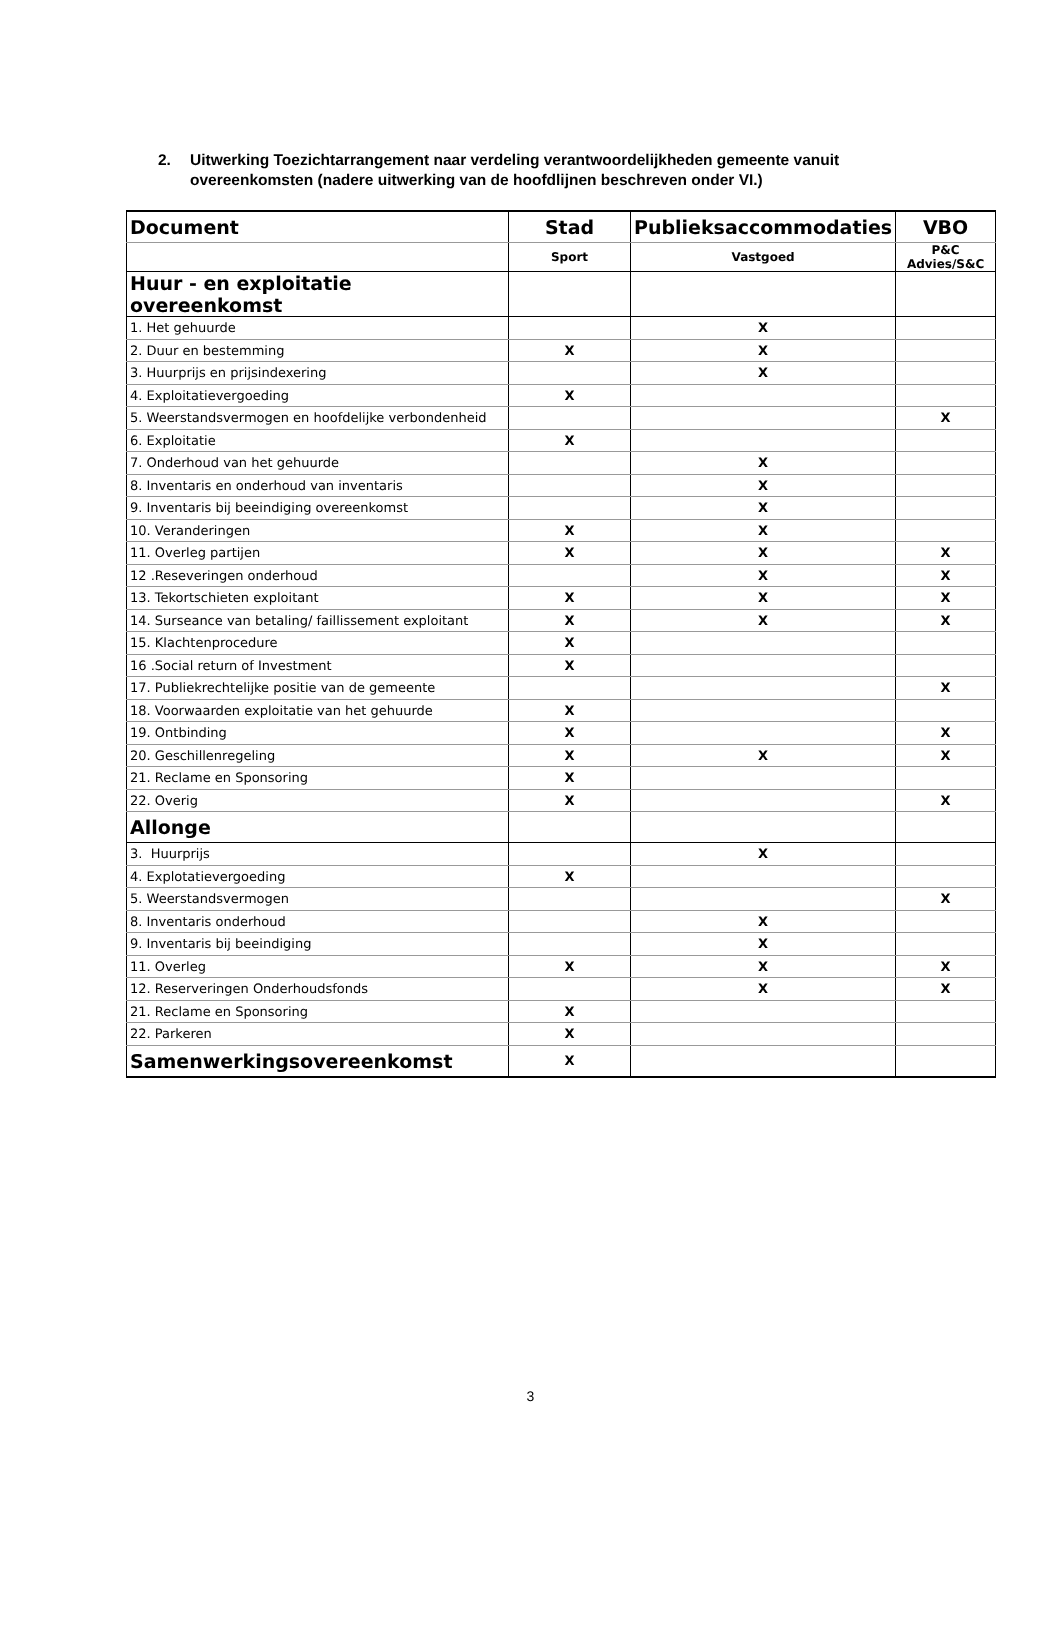2. Uitwerking Toezichtarrangement naar verdeling verantwoordelijkheden gemeente vanuit overeenkomsten (nadere uitwerking van de hoofdlijnen beschreven onder VI.)
| Document | Stad | Publieksaccommodaties | VBO |
| --- | --- | --- | --- |
| | Sport | Vastgoed | P&C Advies/S&C |
| Huur - en exploitatie overeenkomst | | | |
| 1. Het gehuurde | | X | |
| 2. Duur en bestemming | X | X | |
| 3. Huurprijs en prijsindexering | | X | |
| 4. Exploitatievergoeding | X | | |
| 5. Weerstandsvermogen en hoofdelijke verbondenheid | | | X |
| 6. Exploitatie | X | | |
| 7. Onderhoud van het gehuurde | | X | |
| 8. Inventaris en onderhoud van inventaris | | X | |
| 9. Inventaris bij beeindiging overeenkomst | | X | |
| 10. Veranderingen | X | X | |
| 11. Overleg partijen | X | X | X |
| 12 .Reseveringen onderhoud | | X | X |
| 13. Tekortschieten exploitant | X | X | X |
| 14. Surseance van betaling/ faillissement exploitant | X | X | X |
| 15. Klachtenprocedure | X | | |
| 16 .Social return of Investment | X | | |
| 17. Publiekrechtelijke positie van de gemeente | | | X |
| 18. Voorwaarden exploitatie van het gehuurde | X | | |
| 19. Ontbinding | X | | X |
| 20. Geschillenregeling | X | X | X |
| 21. Reclame en Sponsoring | X | | |
| 22. Overig | X | | X |
| Allonge | | | |
| 3. Huurprijs | | X | |
| 4. Explotatievergoeding | X | | |
| 5. Weerstandsvermogen | | | X |
| 8. Inventaris onderhoud | | X | |
| 9. Inventaris bij beeindiging | | X | |
| 11. Overleg | X | X | X |
| 12. Reserveringen Onderhoudsfonds | | X | X |
| 21. Reclame en Sponsoring | X | | |
| 22. Parkeren | X | | |
| Samenwerkingsovereenkomst | X | | |
3